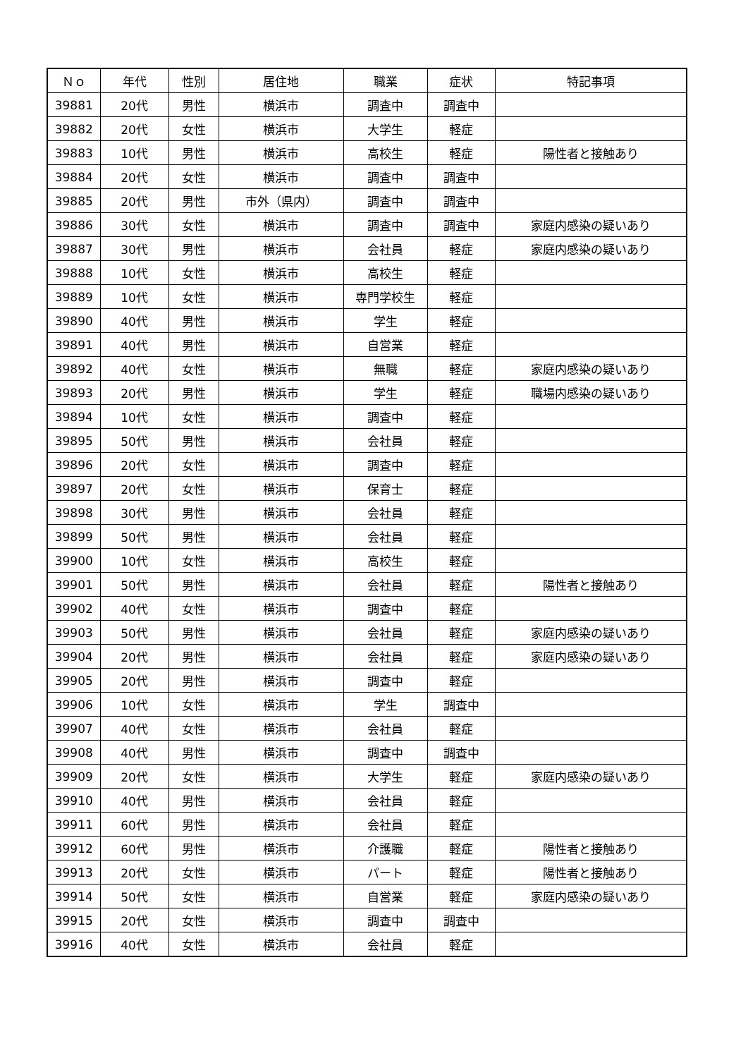| Ｎｏ | 年代 | 性別 | 居住地 | 職業 | 症状 | 特記事項 |
| --- | --- | --- | --- | --- | --- | --- |
| 39881 | 20代 | 男性 | 横浜市 | 調査中 | 調査中 | |
| 39882 | 20代 | 女性 | 横浜市 | 大学生 | 軽症 | |
| 39883 | 10代 | 男性 | 横浜市 | 高校生 | 軽症 | 陽性者と接触あり |
| 39884 | 20代 | 女性 | 横浜市 | 調査中 | 調査中 | |
| 39885 | 20代 | 男性 | 市外（県内） | 調査中 | 調査中 | |
| 39886 | 30代 | 女性 | 横浜市 | 調査中 | 調査中 | 家庭内感染の疑いあり |
| 39887 | 30代 | 男性 | 横浜市 | 会社員 | 軽症 | 家庭内感染の疑いあり |
| 39888 | 10代 | 女性 | 横浜市 | 高校生 | 軽症 | |
| 39889 | 10代 | 女性 | 横浜市 | 専門学校生 | 軽症 | |
| 39890 | 40代 | 男性 | 横浜市 | 学生 | 軽症 | |
| 39891 | 40代 | 男性 | 横浜市 | 自営業 | 軽症 | |
| 39892 | 40代 | 女性 | 横浜市 | 無職 | 軽症 | 家庭内感染の疑いあり |
| 39893 | 20代 | 男性 | 横浜市 | 学生 | 軽症 | 職場内感染の疑いあり |
| 39894 | 10代 | 女性 | 横浜市 | 調査中 | 軽症 | |
| 39895 | 50代 | 男性 | 横浜市 | 会社員 | 軽症 | |
| 39896 | 20代 | 女性 | 横浜市 | 調査中 | 軽症 | |
| 39897 | 20代 | 女性 | 横浜市 | 保育士 | 軽症 | |
| 39898 | 30代 | 男性 | 横浜市 | 会社員 | 軽症 | |
| 39899 | 50代 | 男性 | 横浜市 | 会社員 | 軽症 | |
| 39900 | 10代 | 女性 | 横浜市 | 高校生 | 軽症 | |
| 39901 | 50代 | 男性 | 横浜市 | 会社員 | 軽症 | 陽性者と接触あり |
| 39902 | 40代 | 女性 | 横浜市 | 調査中 | 軽症 | |
| 39903 | 50代 | 男性 | 横浜市 | 会社員 | 軽症 | 家庭内感染の疑いあり |
| 39904 | 20代 | 男性 | 横浜市 | 会社員 | 軽症 | 家庭内感染の疑いあり |
| 39905 | 20代 | 男性 | 横浜市 | 調査中 | 軽症 | |
| 39906 | 10代 | 女性 | 横浜市 | 学生 | 調査中 | |
| 39907 | 40代 | 女性 | 横浜市 | 会社員 | 軽症 | |
| 39908 | 40代 | 男性 | 横浜市 | 調査中 | 調査中 | |
| 39909 | 20代 | 女性 | 横浜市 | 大学生 | 軽症 | 家庭内感染の疑いあり |
| 39910 | 40代 | 男性 | 横浜市 | 会社員 | 軽症 | |
| 39911 | 60代 | 男性 | 横浜市 | 会社員 | 軽症 | |
| 39912 | 60代 | 男性 | 横浜市 | 介護職 | 軽症 | 陽性者と接触あり |
| 39913 | 20代 | 女性 | 横浜市 | パート | 軽症 | 陽性者と接触あり |
| 39914 | 50代 | 女性 | 横浜市 | 自営業 | 軽症 | 家庭内感染の疑いあり |
| 39915 | 20代 | 女性 | 横浜市 | 調査中 | 調査中 | |
| 39916 | 40代 | 女性 | 横浜市 | 会社員 | 軽症 | |